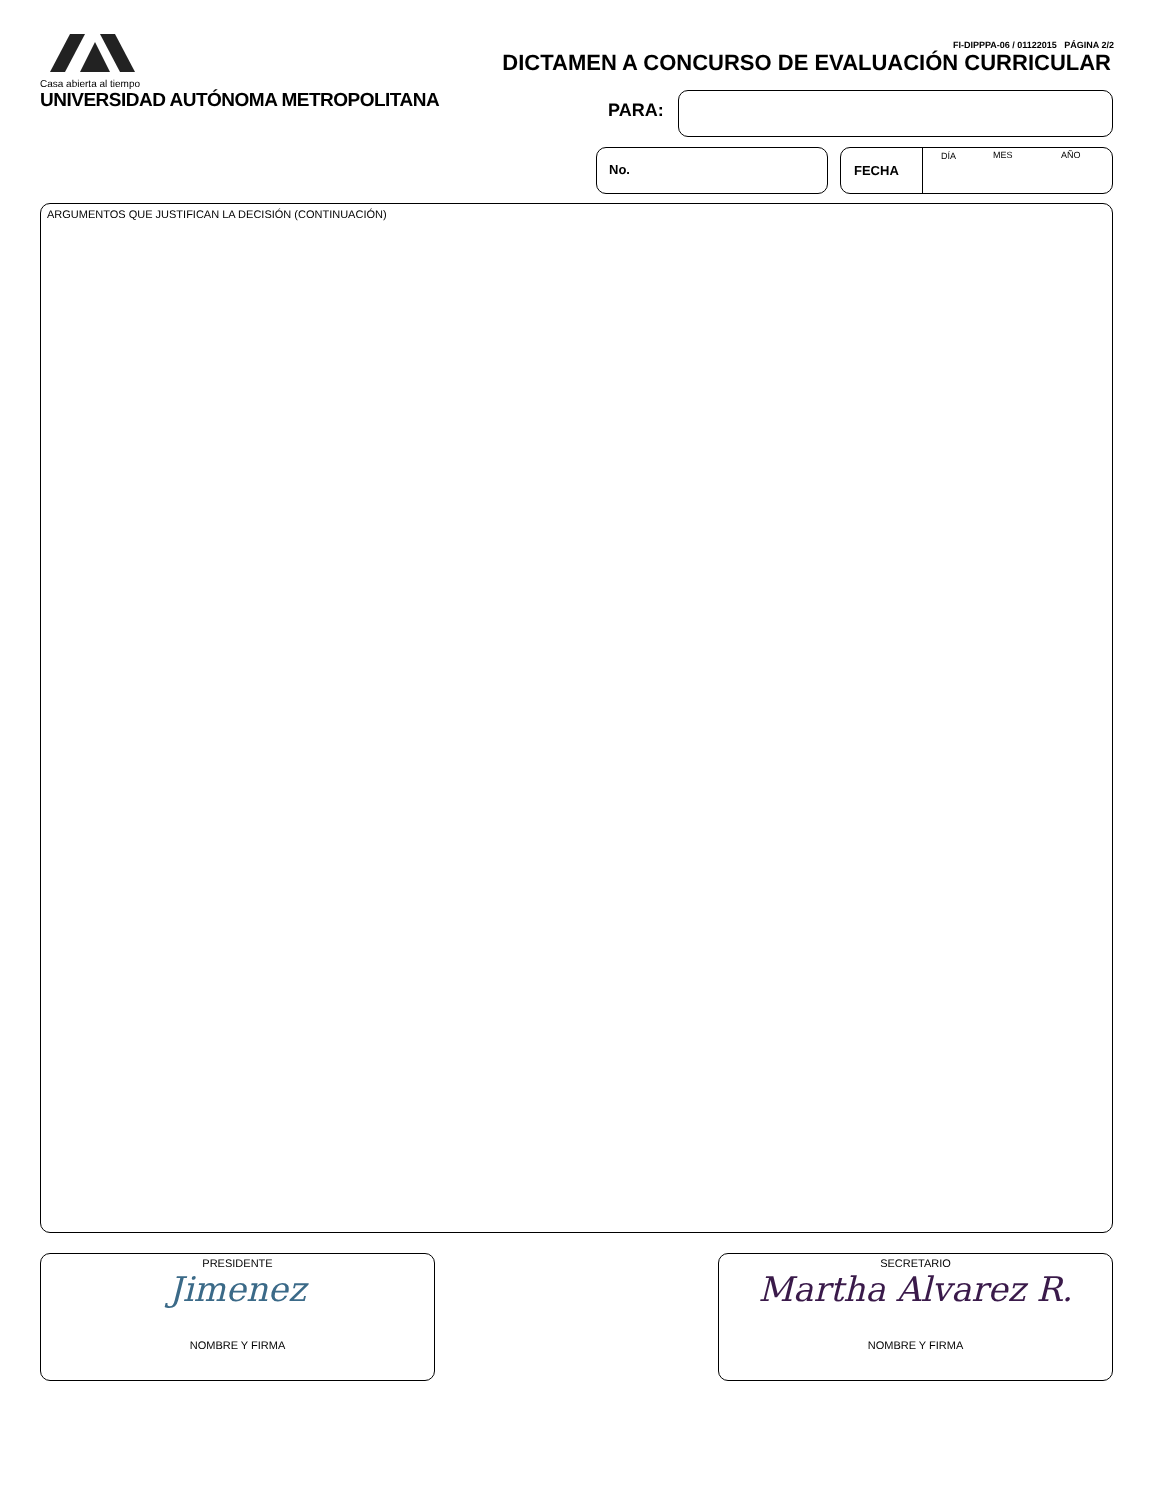Casa abierta al tiempo
UNIVERSIDAD AUTÓNOMA METROPOLITANA
FI-DIPPPA-06 / 01122015 PÁGINA 2/2
DICTAMEN A CONCURSO DE EVALUACIÓN CURRICULAR
PARA:
No.
FECHA
DÍA MES AÑO
ARGUMENTOS QUE JUSTIFICAN LA DECISIÓN (CONTINUACIÓN)
PRESIDENTE
Jimenez
NOMBRE Y FIRMA
SECRETARIO
Martha Alvarez R.
NOMBRE Y FIRMA